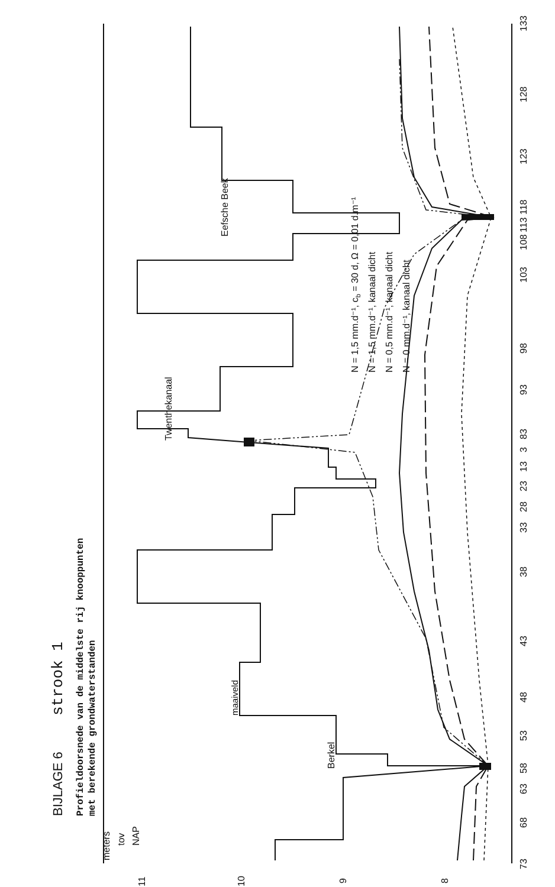BIJLAGE 6
strook 1
Profieldoorsnede van de middelste rij knooppunten
met berekende grondwaterstanden
N = 1,5 mm.d⁻¹, cb = 30 d, Ω = 0,01 d.m⁻¹
N = 1,5 mm.d⁻¹, kanaal dicht
N = 0,5 mm.d⁻¹, kanaal dicht
N = 0 mm.d⁻¹, kanaal dicht
meters
tov
NAP
maaiveld
Berkel
Twenthekanaal
Eefsche Beek
11
10
9
8
73
68
63
58
53
48
43
38
33
28
23
13
3
83
93
98
103
108
113
118
123
128
133